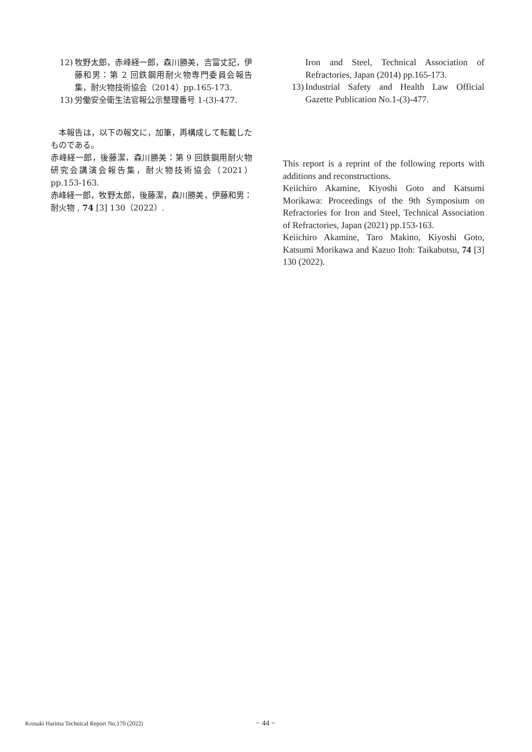12) 牧野太郎，赤峰経一郎，森川勝美，吉富丈記，伊藤和男：第 2 回鉄鋼用耐火物専門委員会報告集，耐火物技術協会（2014）pp.165-173.
13) 労働安全衛生法官報公示整理番号 1-(3)-477.
　本報告は，以下の報文に，加筆，再構成して転載したものである。
赤峰経一郎，後藤潔，森川勝美：第 9 回鉄鋼用耐火物研究会講演会報告集，耐火物技術協会（2021）pp.153-163.
赤峰経一郎，牧野太郎，後藤潔，森川勝美，伊藤和男：耐火物 , 74 [3] 130（2022）.
Iron and Steel, Technical Association of Refractories, Japan (2014) pp.165-173.
13) Industrial Safety and Health Law Official Gazette Publication No.1-(3)-477.
This report is a reprint of the following reports with additions and reconstructions.
Keiichiro Akamine, Kiyoshi Goto and Katsumi Morikawa: Proceedings of the 9th Symposium on Refractories for Iron and Steel, Technical Association of Refractories, Japan (2021) pp.153-163.
Keiichiro Akamine, Taro Makino, Kiyoshi Goto, Katsumi Morikawa and Kazuo Itoh: Taikabutsu, 74 [3] 130 (2022).
Krosaki Harima Technical Report No.170 (2022) − 44 −